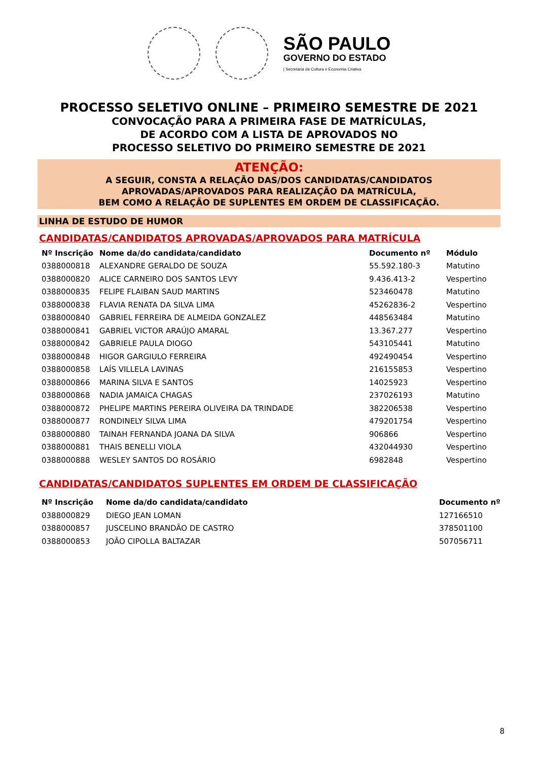SÃO PAULO
GOVERNO DO ESTADO
| Secretaria da Cultura e Economia Criativa
PROCESSO SELETIVO ONLINE – PRIMEIRO SEMESTRE DE 2021
CONVOCAÇÃO PARA A PRIMEIRA FASE DE MATRÍCULAS,
DE ACORDO COM A LISTA DE APROVADOS NO
PROCESSO SELETIVO DO PRIMEIRO SEMESTRE DE 2021
ATENÇÃO:
A SEGUIR, CONSTA A RELAÇÃO DAS/DOS CANDIDATAS/CANDIDATOS
APROVADAS/APROVADOS PARA REALIZAÇÃO DA MATRÍCULA,
BEM COMO A RELAÇÃO DE SUPLENTES EM ORDEM DE CLASSIFICAÇÃO.
LINHA DE ESTUDO DE HUMOR
CANDIDATAS/CANDIDATOS APROVADAS/APROVADOS PARA MATRÍCULA
| Nº Inscrição | Nome da/do candidata/candidato | Documento nº | Módulo |
| --- | --- | --- | --- |
| 0388000818 | ALEXANDRE GERALDO DE SOUZA | 55.592.180-3 | Matutino |
| 0388000820 | ALICE CARNEIRO DOS SANTOS LEVY | 9.436.413-2 | Vespertino |
| 0388000835 | FELIPE FLAIBAN SAUD MARTINS | 523460478 | Matutino |
| 0388000838 | FLAVIA RENATA DA SILVA LIMA | 45262836-2 | Vespertino |
| 0388000840 | GABRIEL FERREIRA DE ALMEIDA GONZALEZ | 448563484 | Matutino |
| 0388000841 | GABRIEL VICTOR ARAÚJO AMARAL | 13.367.277 | Vespertino |
| 0388000842 | GABRIELE PAULA DIOGO | 543105441 | Matutino |
| 0388000848 | HIGOR GARGIULO FERREIRA | 492490454 | Vespertino |
| 0388000858 | LAÍS VILLELA LAVINAS | 216155853 | Vespertino |
| 0388000866 | MARINA SILVA E SANTOS | 14025923 | Vespertino |
| 0388000868 | NADIA JAMAICA CHAGAS | 237026193 | Matutino |
| 0388000872 | PHELIPE MARTINS PEREIRA OLIVEIRA DA TRINDADE | 382206538 | Vespertino |
| 0388000877 | RONDINELY SILVA LIMA | 479201754 | Vespertino |
| 0388000880 | TAINAH FERNANDA JOANA DA SILVA | 906866 | Vespertino |
| 0388000881 | THAIS BENELLI VIOLA | 432044930 | Vespertino |
| 0388000888 | WESLEY SANTOS DO ROSÁRIO | 6982848 | Vespertino |
CANDIDATAS/CANDIDATOS SUPLENTES EM ORDEM DE CLASSIFICAÇÃO
| Nº Inscrição | Nome da/do candidata/candidato | Documento nº |
| --- | --- | --- |
| 0388000829 | DIEGO JEAN LOMAN | 127166510 |
| 0388000857 | JUSCELINO BRANDÃO DE CASTRO | 378501100 |
| 0388000853 | JOÃO CIPOLLA BALTAZAR | 507056711 |
8